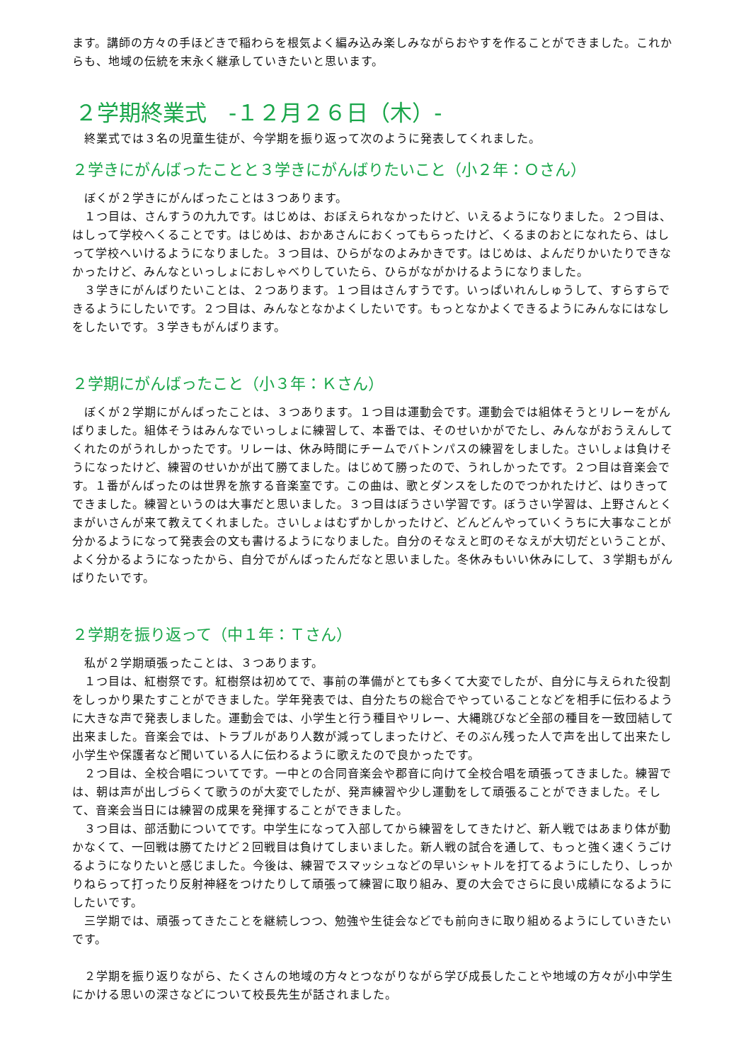ます。講師の方々の手ほどきで稲わらを根気よく編み込み楽しみながらおやすを作ることができました。これからも、地域の伝統を末永く継承していきたいと思います。
２学期終業式　-１２月２６日（木）-
　終業式では３名の児童生徒が、今学期を振り返って次のように発表してくれました。
２学きにがんばったことと３学きにがんばりたいこと（小２年：Ｏさん）
　ぼくが２学きにがんばったことは３つあります。
　１つ目は、さんすうの九九です。はじめは、おぼえられなかったけど、いえるようになりました。２つ目は、はしって学校へくることです。はじめは、おかあさんにおくってもらったけど、くるまのおとになれたら、はしって学校へいけるようになりました。３つ目は、ひらがなのよみかきです。はじめは、よんだりかいたりできなかったけど、みんなといっしょにおしゃべりしていたら、ひらがながかけるようになりました。
　３学きにがんばりたいことは、２つあります。１つ目はさんすうです。いっぱいれんしゅうして、すらすらできるようにしたいです。２つ目は、みんなとなかよくしたいです。もっとなかよくできるようにみんなにはなしをしたいです。３学きもがんばります。
２学期にがんばったこと（小３年：Ｋさん）
　ぼくが２学期にがんばったことは、３つあります。１つ目は運動会です。運動会では組体そうとリレーをがんばりました。組体そうはみんなでいっしょに練習して、本番では、そのせいかがでたし、みんながおうえんしてくれたのがうれしかったです。リレーは、休み時間にチームでバトンパスの練習をしました。さいしょは負けそうになったけど、練習のせいかが出て勝てました。はじめて勝ったので、うれしかったです。２つ目は音楽会です。１番がんばったのは世界を旅する音楽室です。この曲は、歌とダンスをしたのでつかれたけど、はりきってできました。練習というのは大事だと思いました。３つ目はぼうさい学習です。ぼうさい学習は、上野さんとくまがいさんが来て教えてくれました。さいしょはむずかしかったけど、どんどんやっていくうちに大事なことが分かるようになって発表会の文も書けるようになりました。自分のそなえと町のそなえが大切だということが、よく分かるようになったから、自分でがんばったんだなと思いました。冬休みもいい休みにして、３学期もがんばりたいです。
２学期を振り返って（中１年：Ｔさん）
　私が２学期頑張ったことは、３つあります。
　１つ目は、紅樹祭です。紅樹祭は初めてで、事前の準備がとても多くて大変でしたが、自分に与えられた役割をしっかり果たすことができました。学年発表では、自分たちの総合でやっていることなどを相手に伝わるように大きな声で発表しました。運動会では、小学生と行う種目やリレー、大縄跳びなど全部の種目を一致団結して出来ました。音楽会では、トラブルがあり人数が減ってしまったけど、そのぶん残った人で声を出して出来たし小学生や保護者など聞いている人に伝わるように歌えたので良かったです。
　２つ目は、全校合唱についてです。一中との合同音楽会や郡音に向けて全校合唱を頑張ってきました。練習では、朝は声が出しづらくて歌うのが大変でしたが、発声練習や少し運動をして頑張ることができました。そして、音楽会当日には練習の成果を発揮することができました。
　３つ目は、部活動についてです。中学生になって入部してから練習をしてきたけど、新人戦ではあまり体が動かなくて、一回戦は勝てたけど２回戦目は負けてしまいました。新人戦の試合を通して、もっと強く速くうごけるようになりたいと感じました。今後は、練習でスマッシュなどの早いシャトルを打てるようにしたり、しっかりねらって打ったり反射神経をつけたりして頑張って練習に取り組み、夏の大会でさらに良い成績になるようにしたいです。
　三学期では、頑張ってきたことを継続しつつ、勉強や生徒会などでも前向きに取り組めるようにしていきたいです。
　２学期を振り返りながら、たくさんの地域の方々とつながりながら学び成長したことや地域の方々が小中学生にかける思いの深さなどについて校長先生が話されました。